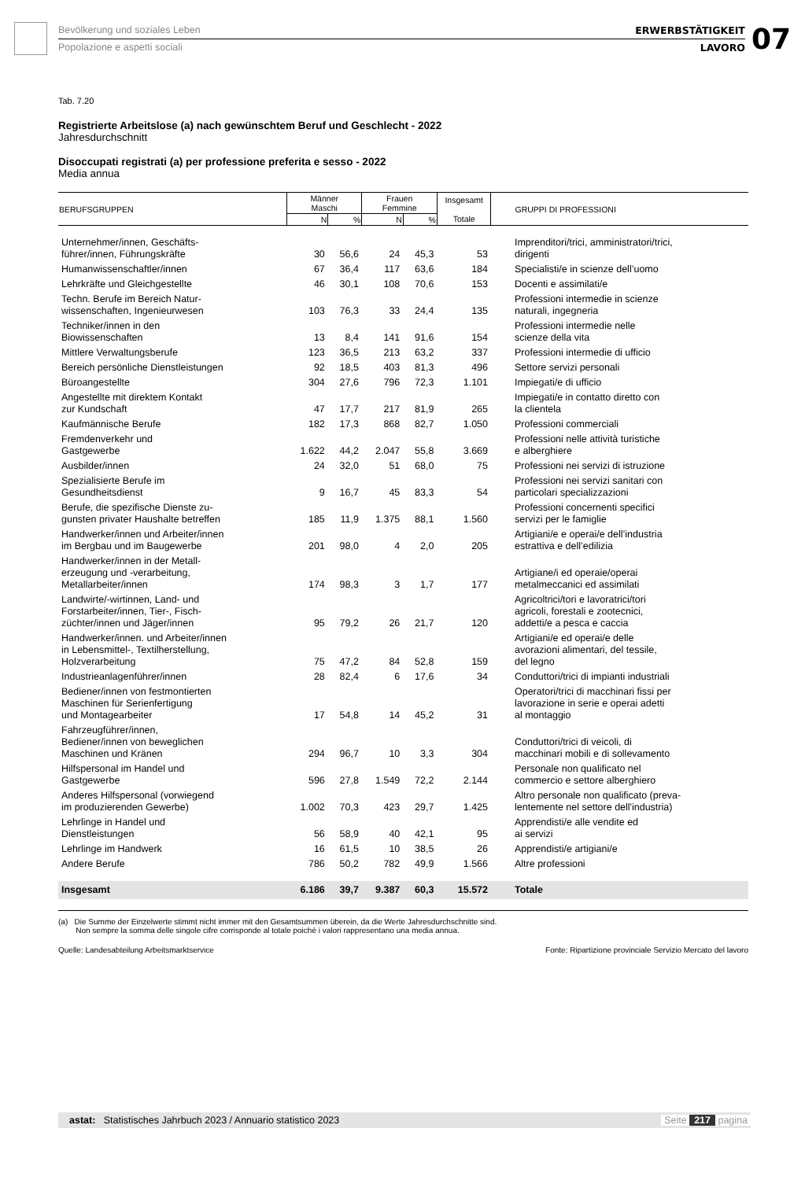Bevölkerung und soziales Leben
Popolazione e aspetti sociali
ERWERBSTÄTIGKEIT
LAVORO
07
Tab. 7.20
Registrierte Arbeitslose (a) nach gewünschtem Beruf und Geschlecht - 2022
Jahresdurchschnitt
Disoccupati registrati (a) per professione preferita e sesso - 2022
Media annua
| BERUFSGRUPPEN | Männer Maschi | | Frauen Femmine | | Insgesamt Totale | GRUPPI DI PROFESSIONI |
| --- | --- | --- | --- | --- | --- | --- |
| | N | % | N | % | | |
| Unternehmer/innen, Geschäfts- führer/innen, Führungskräfte | 30 | 56,6 | 24 | 45,3 | 53 | Imprenditori/trici, amministratori/trici, dirigenti |
| Humanwissenschaftler/innen | 67 | 36,4 | 117 | 63,6 | 184 | Specialisti/e in scienze dell’uomo |
| Lehrkräfte und Gleichgestellte | 46 | 30,1 | 108 | 70,6 | 153 | Docenti e assimilati/e |
| Techn. Berufe im Bereich Natur- wissenschaften, Ingenieurwesen | 103 | 76,3 | 33 | 24,4 | 135 | Professioni intermedie in scienze naturali, ingegneria |
| Techniker/innen in den Biowissenschaften | 13 | 8,4 | 141 | 91,6 | 154 | Professioni intermedie nelle scienze della vita |
| Mittlere Verwaltungsberufe | 123 | 36,5 | 213 | 63,2 | 337 | Professioni intermedie di ufficio |
| Bereich persönliche Dienstleistungen | 92 | 18,5 | 403 | 81,3 | 496 | Settore servizi personali |
| Büroangestellte | 304 | 27,6 | 796 | 72,3 | 1.101 | Impiegati/e di ufficio |
| Angestellte mit direktem Kontakt zur Kundschaft | 47 | 17,7 | 217 | 81,9 | 265 | Impiegati/e in contatto diretto con la clientela |
| Kaufmännische Berufe | 182 | 17,3 | 868 | 82,7 | 1.050 | Professioni commerciali |
| Fremdenverkehr und Gastgewerbe | 1.622 | 44,2 | 2.047 | 55,8 | 3.669 | Professioni nelle attività turistiche e alberghiere |
| Ausbilder/innen | 24 | 32,0 | 51 | 68,0 | 75 | Professioni nei servizi di istruzione |
| Spezialisierte Berufe im Gesundheitsdienst | 9 | 16,7 | 45 | 83,3 | 54 | Professioni nei servizi sanitari con particolari specializzazioni |
| Berufe, die spezifische Dienste zu- gunsten privater Haushalte betreffen | 185 | 11,9 | 1.375 | 88,1 | 1.560 | Professioni concernenti specifici servizi per le famiglie |
| Handwerker/innen und Arbeiter/innen im Bergbau und im Baugewerbe | 201 | 98,0 | 4 | 2,0 | 205 | Artigiani/e e operai/e dell’industria estrattiva e dell’edilizia |
| Handwerker/innen in der Metall- erzeugung und -verarbeitung, Metallarbeiter/innen | 174 | 98,3 | 3 | 1,7 | 177 | Artigiane/i ed operaie/operai metalmeccanici ed assimilati |
| Landwirte/-wirtinnen, Land- und Forstarbeiter/innen, Tier-, Fisch- züchter/innen und Jäger/innen | 95 | 79,2 | 26 | 21,7 | 120 | Agricoltrici/tori e lavoratrici/tori agricoli, forestali e zootecnici, addetti/e a pesca e caccia |
| Handwerker/innen. und Arbeiter/innen in Lebensmittel-, Textilherstellung, Holzverarbeitung | 75 | 47,2 | 84 | 52,8 | 159 | Artigiani/e ed operai/e delle avorazioni alimentari, del tessile, del legno |
| Industrieanlagenführer/innen | 28 | 82,4 | 6 | 17,6 | 34 | Conduttori/trici di impianti industriali |
| Bediener/innen von festmontierten Maschinen für Serienfertigung und Montagearbeiter | 17 | 54,8 | 14 | 45,2 | 31 | Operatori/trici di macchinari fissi per lavorazione in serie e operai adetti al montaggio |
| Fahrzeugführer/innen, Bediener/innen von beweglichen Maschinen und Kränen | 294 | 96,7 | 10 | 3,3 | 304 | Conduttori/trici di veicoli, di macchinari mobili e di sollevamento |
| Hilfspersonal im Handel und Gastgewerbe | 596 | 27,8 | 1.549 | 72,2 | 2.144 | Personale non qualificato nel commercio e settore alberghiero |
| Anderes Hilfspersonal (vorwiegend im produzierenden Gewerbe) | 1.002 | 70,3 | 423 | 29,7 | 1.425 | Altro personale non qualificato (preva- lentemente nel settore dell'industria) |
| Lehrlinge in Handel und Dienstleistungen | 56 | 58,9 | 40 | 42,1 | 95 | Apprendisti/e alle vendite ed ai servizi |
| Lehrlinge im Handwerk | 16 | 61,5 | 10 | 38,5 | 26 | Apprendisti/e artigiani/e |
| Andere Berufe | 786 | 50,2 | 782 | 49,9 | 1.566 | Altre professioni |
| Insgesamt | 6.186 | 39,7 | 9.387 | 60,3 | 15.572 | Totale |
(a) Die Summe der Einzelwerte stimmt nicht immer mit den Gesamtsummen überein, da die Werte Jahresdurchschnitte sind.
Non sempre la somma delle singole cifre corrisponde al totale poiché i valori rappresentano una media annua.
Quelle: Landesabteilung Arbeitsmarktservice Fonte: Ripartizione provinciale Servizio Mercato del lavoro
astat: Statistisches Jahrbuch 2023 / Annuario statistico 2023 Seite 217 pagina